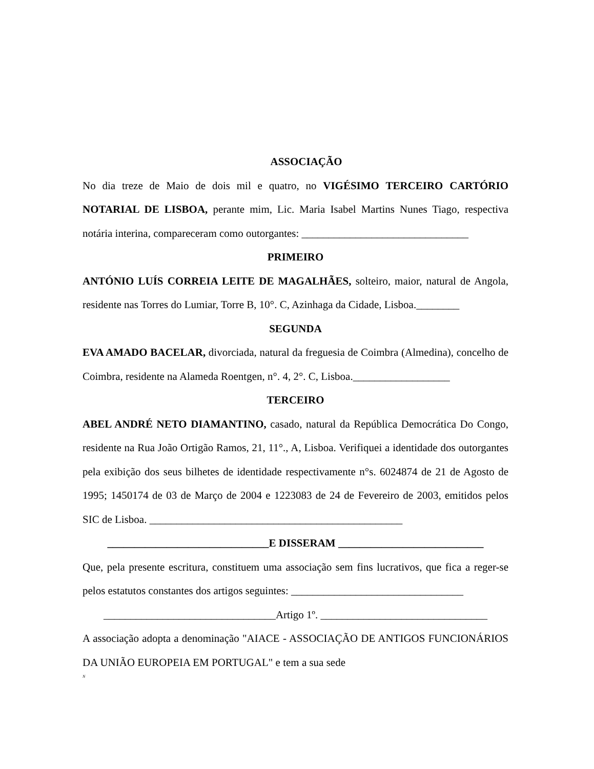ASSOCIAÇÃO
No dia treze de Maio de dois mil e quatro, no VIGÉSIMO TERCEIRO CARTÓRIO NOTARIAL DE LISBOA, perante mim, Lic. Maria Isabel Martins Nunes Tiago, respectiva notária interina, compareceram como outorgantes: _______________________________
PRIMEIRO
ANTÓNIO LUÍS CORREIA LEITE DE MAGALHÃES, solteiro, maior, natural de Angola, residente nas Torres do Lumiar, Torre B, 10°. C, Azinhaga da Cidade, Lisboa.________
SEGUNDA
EVA AMADO BACELAR, divorciada, natural da freguesia de Coimbra (Almedina), concelho de Coimbra, residente na Alameda Roentgen, n°. 4, 2°. C, Lisboa.__________________
TERCEIRO
ABEL ANDRÉ NETO DIAMANTINO, casado, natural da República Democrática Do Congo, residente na Rua João Ortigão Ramos, 21, 11°., A, Lisboa. Verifiquei a identidade dos outorgantes pela exibição dos seus bilhetes de identidade respectivamente n°s. 6024874 de 21 de Agosto de 1995; 1450174 de 03 de Março de 2004 e 1223083 de 24 de Fevereiro de 2003, emitidos pelos SIC de Lisboa. _______________________________________________
______________________________E DISSERAM ___________________________
Que, pela presente escritura, constituem uma associação sem fins lucrativos, que fica a reger-se pelos estatutos constantes dos artigos seguintes: ________________________________
________________________________Artigo 1º. _______________________________
A associação adopta a denominação "AIACE - ASSOCIAÇÃO DE ANTIGOS FUNCIONÁRIOS DA UNIÃO EUROPEIA EM PORTUGAL" e tem a sua sede
N